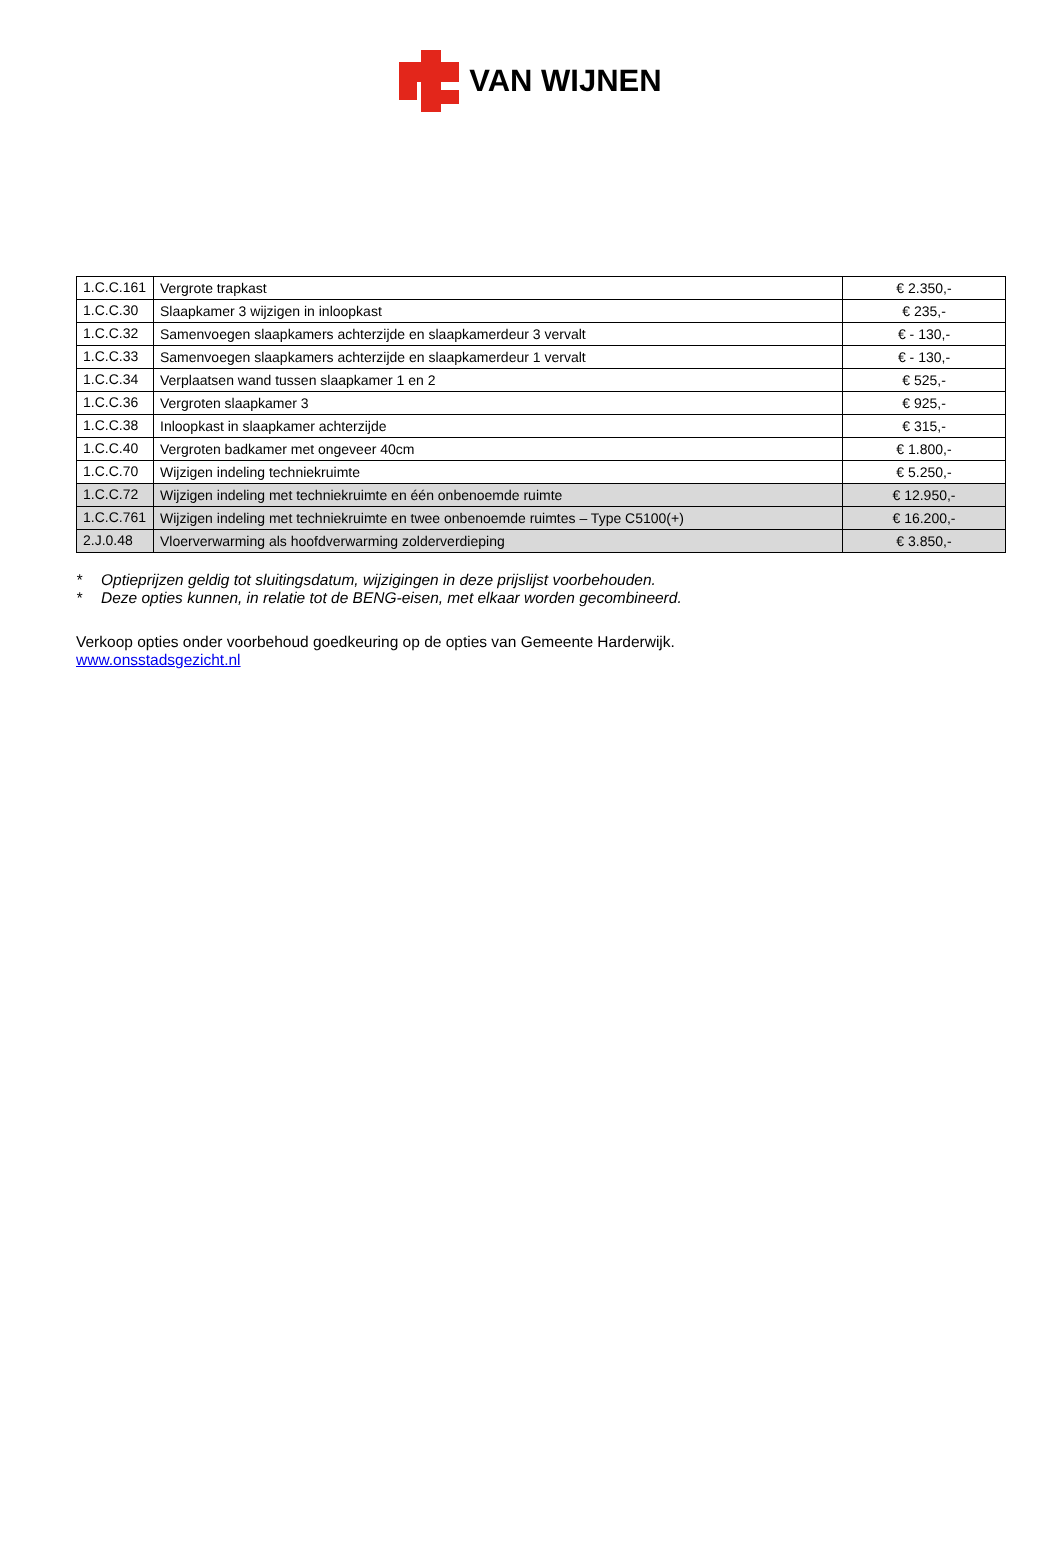VAN WIJNEN
| 1.C.C.161 | Vergrote trapkast | € 2.350,- |
| 1.C.C.30 | Slaapkamer 3 wijzigen in inloopkast | € 235,- |
| 1.C.C.32 | Samenvoegen slaapkamers achterzijde en slaapkamerdeur 3 vervalt | € - 130,- |
| 1.C.C.33 | Samenvoegen slaapkamers achterzijde en slaapkamerdeur 1 vervalt | € - 130,- |
| 1.C.C.34 | Verplaatsen wand tussen slaapkamer 1 en 2 | € 525,- |
| 1.C.C.36 | Vergroten slaapkamer 3 | € 925,- |
| 1.C.C.38 | Inloopkast in slaapkamer achterzijde | € 315,- |
| 1.C.C.40 | Vergroten badkamer met ongeveer 40cm | € 1.800,- |
| 1.C.C.70 | Wijzigen indeling techniekruimte | € 5.250,- |
| 1.C.C.72 | Wijzigen indeling met techniekruimte en één onbenoemde ruimte | € 12.950,- |
| 1.C.C.761 | Wijzigen indeling met techniekruimte en twee onbenoemde ruimtes – Type C5100(+) | € 16.200,- |
| 2.J.0.48 | Vloerverwarming als hoofdverwarming zolderverdieping | € 3.850,- |
* Optieprijzen geldig tot sluitingsdatum, wijzigingen in deze prijslijst voorbehouden.
* Deze opties kunnen, in relatie tot de BENG-eisen, met elkaar worden gecombineerd.
Verkoop opties onder voorbehoud goedkeuring op de opties van Gemeente Harderwijk.
www.onsstadsgezicht.nl